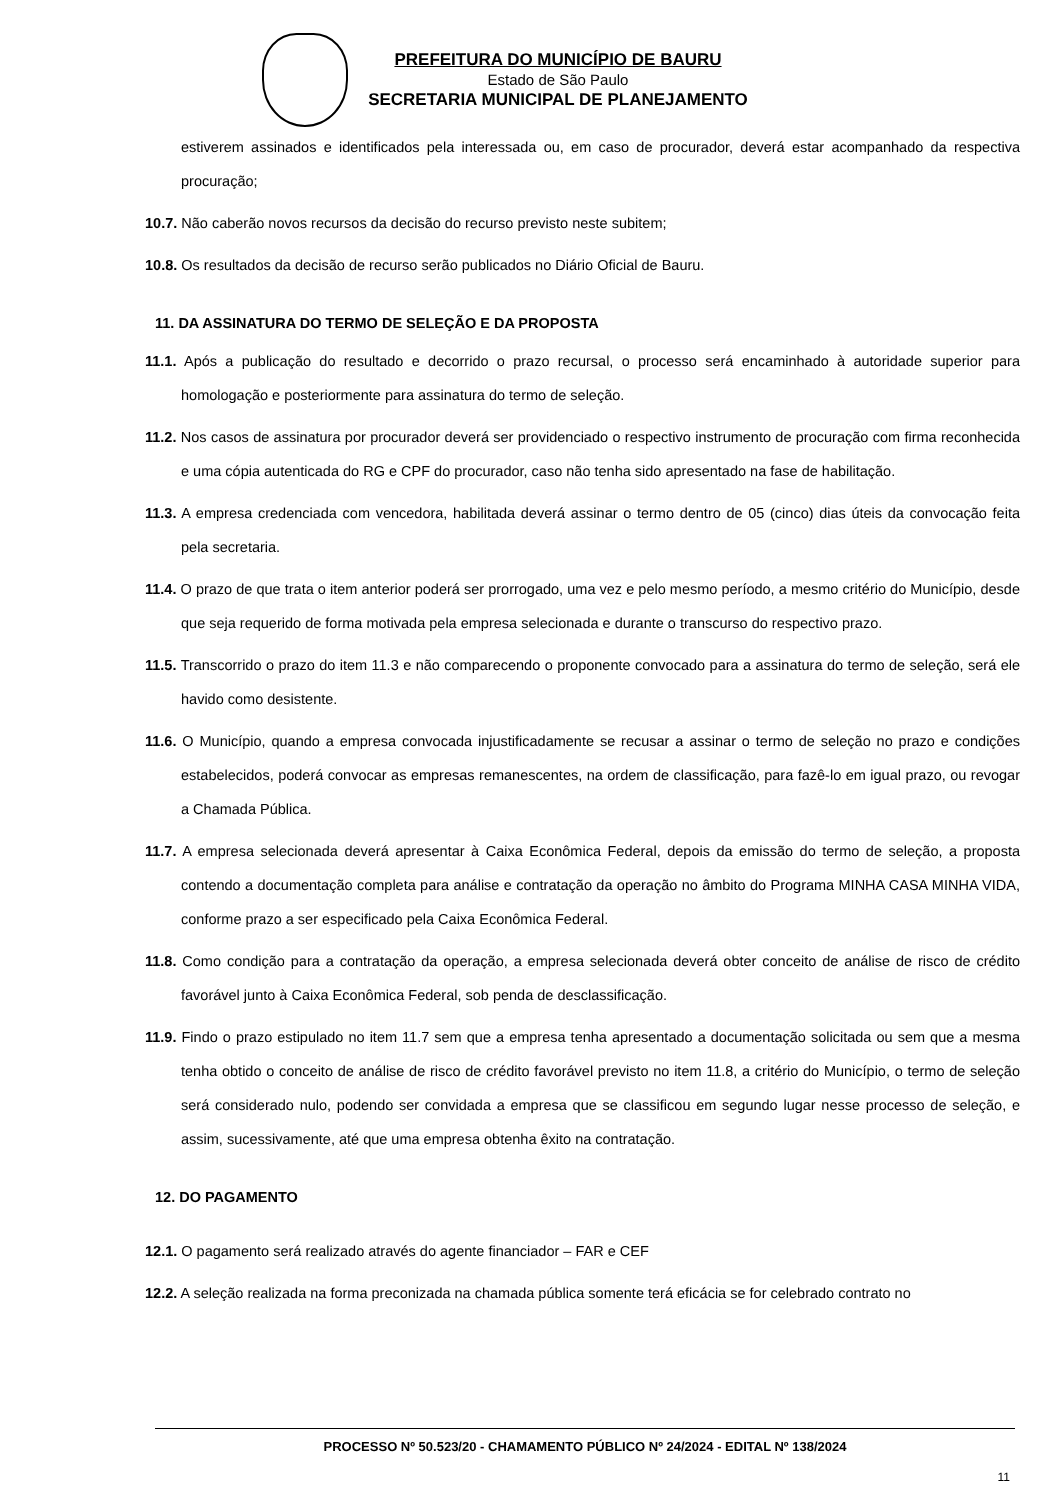PREFEITURA DO MUNICÍPIO DE BAURU
Estado de São Paulo
SECRETARIA MUNICIPAL DE PLANEJAMENTO
estiverem assinados e identificados pela interessada ou, em caso de procurador, deverá estar acompanhado da respectiva procuração;
10.7. Não caberão novos recursos da decisão do recurso previsto neste subitem;
10.8. Os resultados da decisão de recurso serão publicados no Diário Oficial de Bauru.
11. DA ASSINATURA DO TERMO DE SELEÇÃO E DA PROPOSTA
11.1. Após a publicação do resultado e decorrido o prazo recursal, o processo será encaminhado à autoridade superior para homologação e posteriormente para assinatura do termo de seleção.
11.2. Nos casos de assinatura por procurador deverá ser providenciado o respectivo instrumento de procuração com firma reconhecida e uma cópia autenticada do RG e CPF do procurador, caso não tenha sido apresentado na fase de habilitação.
11.3. A empresa credenciada com vencedora, habilitada deverá assinar o termo dentro de 05 (cinco) dias úteis da convocação feita pela secretaria.
11.4. O prazo de que trata o item anterior poderá ser prorrogado, uma vez e pelo mesmo período, a mesmo critério do Município, desde que seja requerido de forma motivada pela empresa selecionada e durante o transcurso do respectivo prazo.
11.5. Transcorrido o prazo do item 11.3 e não comparecendo o proponente convocado para a assinatura do termo de seleção, será ele havido como desistente.
11.6. O Município, quando a empresa convocada injustificadamente se recusar a assinar o termo de seleção no prazo e condições estabelecidos, poderá convocar as empresas remanescentes, na ordem de classificação, para fazê-lo em igual prazo, ou revogar a Chamada Pública.
11.7. A empresa selecionada deverá apresentar à Caixa Econômica Federal, depois da emissão do termo de seleção, a proposta contendo a documentação completa para análise e contratação da operação no âmbito do Programa MINHA CASA MINHA VIDA, conforme prazo a ser especificado pela Caixa Econômica Federal.
11.8. Como condição para a contratação da operação, a empresa selecionada deverá obter conceito de análise de risco de crédito favorável junto à Caixa Econômica Federal, sob penda de desclassificação.
11.9. Findo o prazo estipulado no item 11.7 sem que a empresa tenha apresentado a documentação solicitada ou sem que a mesma tenha obtido o conceito de análise de risco de crédito favorável previsto no item 11.8, a critério do Município, o termo de seleção será considerado nulo, podendo ser convidada a empresa que se classificou em segundo lugar nesse processo de seleção, e assim, sucessivamente, até que uma empresa obtenha êxito na contratação.
12. DO PAGAMENTO
12.1. O pagamento será realizado através do agente financiador – FAR e CEF
12.2. A seleção realizada na forma preconizada na chamada pública somente terá eficácia se for celebrado contrato no
PROCESSO Nº 50.523/20 - CHAMAMENTO PÚBLICO Nº 24/2024 - EDITAL Nº 138/2024
11